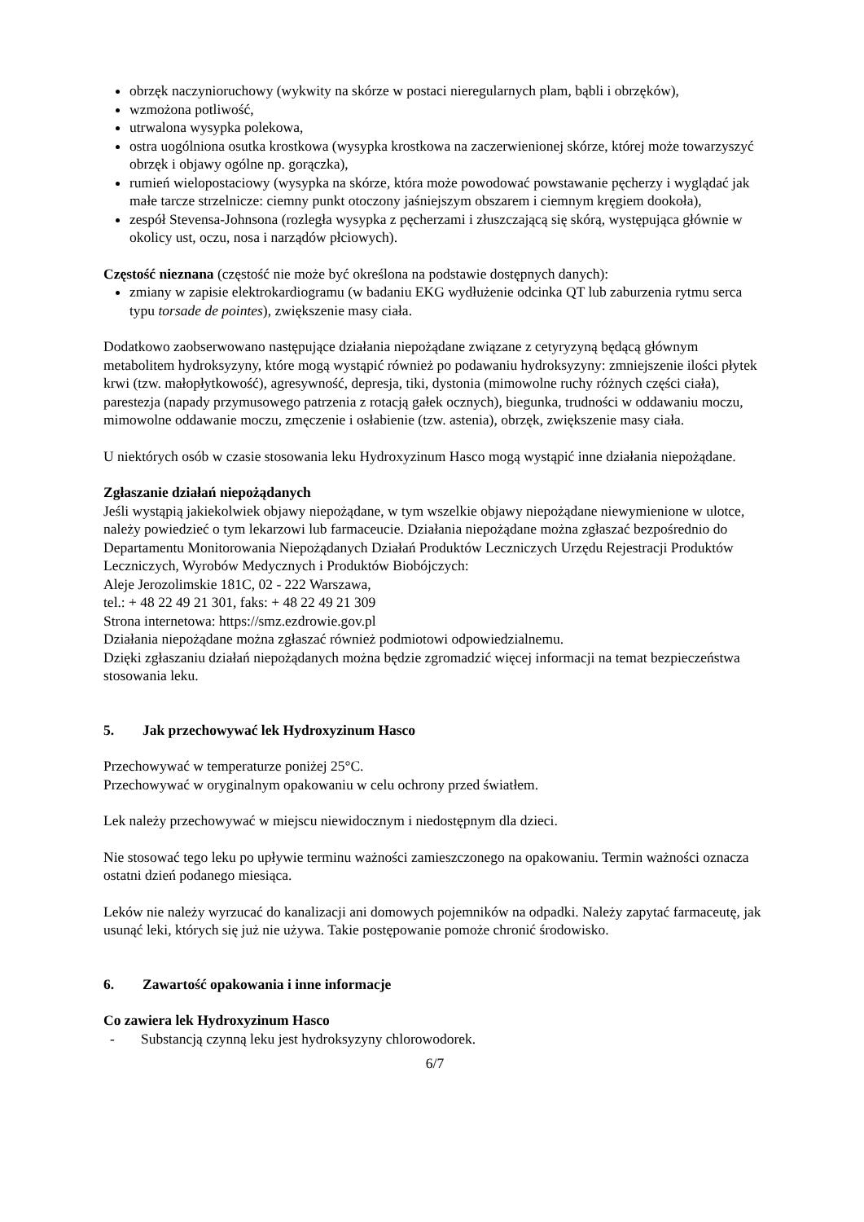obrzęk naczynioruchowy (wykwity na skórze w postaci nieregularnych plam, bąbli i obrzęków),
wzmożona potliwość,
utrwalona wysypka polekowa,
ostra uogólniona osutka krostkowa (wysypka krostkowa na zaczerwienionej skórze, której może towarzyszyć obrzęk i objawy ogólne np. gorączka),
rumień wielopostaciowy (wysypka na skórze, która może powodować powstawanie pęcherzy i wyglądać jak małe tarcze strzelnicze: ciemny punkt otoczony jaśniejszym obszarem i ciemnym kręgiem dookoła),
zespół Stevensa-Johnsona (rozległa wysypka z pęcherzami i złuszczającą się skórą, występująca głównie w okolicy ust, oczu, nosa i narządów płciowych).
Częstość nieznana (częstość nie może być określona na podstawie dostępnych danych):
zmiany w zapisie elektrokardiogramu (w badaniu EKG wydłużenie odcinka QT lub zaburzenia rytmu serca typu torsade de pointes), zwiększenie masy ciała.
Dodatkowo zaobserwowano następujące działania niepożądane związane z cetyryzyną będącą głównym metabolitem hydroksyzyny, które mogą wystąpić również po podawaniu hydroksyzyny: zmniejszenie ilości płytek krwi (tzw. małopłytkowość), agresywność, depresja, tiki, dystonia (mimowolne ruchy różnych części ciała), parestezja (napady przymusowego patrzenia z rotacją gałek ocznych), biegunka, trudności w oddawaniu moczu, mimowolne oddawanie moczu, zmęczenie i osłabienie (tzw. astenia), obrzęk, zwiększenie masy ciała.
U niektórych osób w czasie stosowania leku Hydroxyzinum Hasco mogą wystąpić inne działania niepożądane.
Zgłaszanie działań niepożądanych
Jeśli wystąpią jakiekolwiek objawy niepożądane, w tym wszelkie objawy niepożądane niewymienione w ulotce, należy powiedzieć o tym lekarzowi lub farmaceucie. Działania niepożądane można zgłaszać bezpośrednio do Departamentu Monitorowania Niepożądanych Działań Produktów Leczniczych Urzędu Rejestracji Produktów Leczniczych, Wyrobów Medycznych i Produktów Biobójczych:
Aleje Jerozolimskie 181C, 02 - 222 Warszawa,
tel.: + 48 22 49 21 301, faks: + 48 22 49 21 309
Strona internetowa: https://smz.ezdrowie.gov.pl
Działania niepożądane można zgłaszać również podmiotowi odpowiedzialnemu.
Dzięki zgłaszaniu działań niepożądanych można będzie zgromadzić więcej informacji na temat bezpieczeństwa stosowania leku.
5. Jak przechowywać lek Hydroxyzinum Hasco
Przechowywać w temperaturze poniżej 25°C.
Przechowywać w oryginalnym opakowaniu w celu ochrony przed światłem.
Lek należy przechowywać w miejscu niewidocznym i niedostępnym dla dzieci.
Nie stosować tego leku po upływie terminu ważności zamieszczonego na opakowaniu. Termin ważności oznacza ostatni dzień podanego miesiąca.
Leków nie należy wyrzucać do kanalizacji ani domowych pojemników na odpadki. Należy zapytać farmaceutę, jak usunąć leki, których się już nie używa. Takie postępowanie pomoże chronić środowisko.
6. Zawartość opakowania i inne informacje
Co zawiera lek Hydroxyzinum Hasco
- Substancją czynną leku jest hydroksyzyny chlorowodorek.
6/7